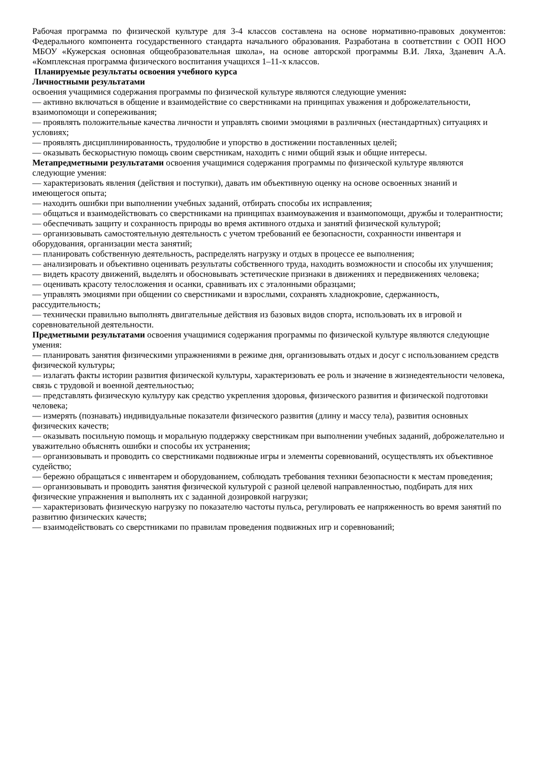Рабочая программа по физической культуре для 3-4 классов составлена на основе нормативно-правовых документов: Федерального компонента государственного стандарта начального образования. Разработана в соответствии с ООП НОО МБОУ «Кужерская основная общеобразовательная школа», на основе авторской программы В.И. Ляха, Зданевич А.А. «Комплексная программа физического воспитания учащихся 1–11-х классов.
Планируемые результаты освоения учебного курса
Личностными результатами
освоения учащимися содержания программы по физической культуре являются следующие умения:
— активно включаться в общение и взаимодействие со сверстниками на принципах уважения и доброжелательности, взаимопомощи и сопереживания;
— проявлять положительные качества личности и управлять своими эмоциями в различных (нестандартных) ситуациях и условиях;
— проявлять дисциплинированность, трудолюбие и упорство в достижении поставленных целей;
— оказывать бескорыстную помощь своим сверстникам, находить с ними общий язык и общие интересы.
Метапредметными результатами освоения учащимися содержания программы по физической культуре являются следующие умения:
— характеризовать явления (действия и поступки), давать им объективную оценку на основе освоенных знаний и имеющегося опыта;
— находить ошибки при выполнении учебных заданий, отбирать способы их исправления;
— общаться и взаимодействовать со сверстниками на принципах взаимоуважения и взаимопомощи, дружбы и толерантности;
— обеспечивать защиту и сохранность природы во время активного отдыха и занятий физической культурой;
— организовывать самостоятельную деятельность с учетом требований ее безопасности, сохранности инвентаря и оборудования, организации места занятий;
— планировать собственную деятельность, распределять нагрузку и отдых в процессе ее выполнения;
— анализировать и объективно оценивать результаты собственного труда, находить возможности и способы их улучшения;
— видеть красоту движений, выделять и обосновывать эстетические признаки в движениях и передвижениях человека;
— оценивать красоту телосложения и осанки, сравнивать их с эталонными образцами;
— управлять эмоциями при общении со сверстниками и взрослыми, сохранять хладнокровие, сдержанность, рассудительность;
— технически правильно выполнять двигательные действия из базовых видов спорта, использовать их в игровой и соревновательной деятельности.
Предметными результатами освоения учащимися содержания программы по физической культуре являются следующие умения:
— планировать занятия физическими упражнениями в режиме дня, организовывать отдых и досуг с использованием средств физической культуры;
— излагать факты истории развития физической культуры, характеризовать ее роль и значение в жизнедеятельности человека, связь с трудовой и военной деятельностью;
— представлять физическую культуру как средство укрепления здоровья, физического развития и физической подготовки человека;
— измерять (познавать) индивидуальные показатели физического развития (длину и массу тела), развития основных физических качеств;
— оказывать посильную помощь и моральную поддержку сверстникам при выполнении учебных заданий, доброжелательно и уважительно объяснять ошибки и способы их устранения;
— организовывать и проводить со сверстниками подвижные игры и элементы соревнований, осуществлять их объективное судейство;
— бережно обращаться с инвентарем и оборудованием, соблюдать требования техники безопасности к местам проведения;
— организовывать и проводить занятия физической культурой с разной целевой направленностью, подбирать для них физические упражнения и выполнять их с заданной дозировкой нагрузки;
— характеризовать физическую нагрузку по показателю частоты пульса, регулировать ее напряженность во время занятий по развитию физических качеств;
— взаимодействовать со сверстниками по правилам проведения подвижных игр и соревнований;